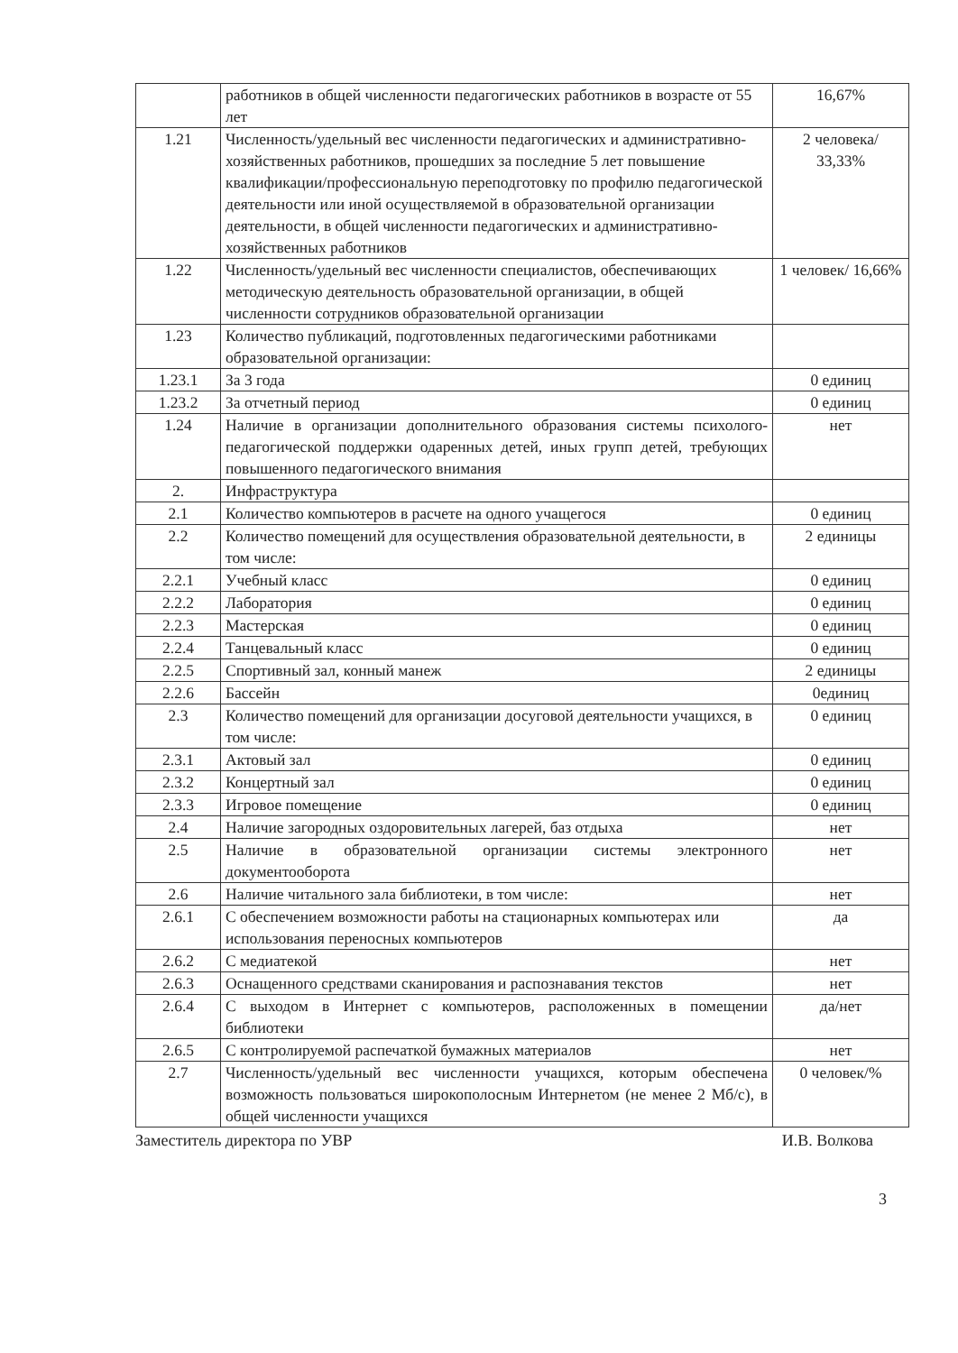| | работников в общей численности педагогических работников в возрасте от 55 лет | 16,67% |
| 1.21 | Численность/удельный вес численности педагогических и административно-хозяйственных работников, прошедших за последние 5 лет повышение квалификации/профессиональную переподготовку по профилю педагогической деятельности или иной осуществляемой в образовательной организации деятельности, в общей численности педагогических и административно-хозяйственных работников | 2 человека/ 33,33% |
| 1.22 | Численность/удельный вес численности специалистов, обеспечивающих методическую деятельность образовательной организации, в общей численности сотрудников образовательной организации | 1 человек/ 16,66% |
| 1.23 | Количество публикаций, подготовленных педагогическими работниками образовательной организации: | |
| 1.23.1 | За 3 года | 0 единиц |
| 1.23.2 | За отчетный период | 0 единиц |
| 1.24 | Наличие в организации дополнительного образования системы психолого-педагогической поддержки одаренных детей, иных групп детей, требующих повышенного педагогического внимания | нет |
| 2. | Инфраструктура | |
| 2.1 | Количество компьютеров в расчете на одного учащегося | 0 единиц |
| 2.2 | Количество помещений для осуществления образовательной деятельности, в том числе: | 2 единицы |
| 2.2.1 | Учебный класс | 0 единиц |
| 2.2.2 | Лаборатория | 0 единиц |
| 2.2.3 | Мастерская | 0 единиц |
| 2.2.4 | Танцевальный класс | 0 единиц |
| 2.2.5 | Спортивный зал, конный манеж | 2 единицы |
| 2.2.6 | Бассейн | 0единиц |
| 2.3 | Количество помещений для организации досуговой деятельности учащихся, в том числе: | 0 единиц |
| 2.3.1 | Актовый зал | 0 единиц |
| 2.3.2 | Концертный зал | 0 единиц |
| 2.3.3 | Игровое помещение | 0 единиц |
| 2.4 | Наличие загородных оздоровительных лагерей, баз отдыха | нет |
| 2.5 | Наличие в образовательной организации системы электронного документооборота | нет |
| 2.6 | Наличие читального зала библиотеки, в том числе: | нет |
| 2.6.1 | С обеспечением возможности работы на стационарных компьютерах или использования переносных компьютеров | да |
| 2.6.2 | С медиатекой | нет |
| 2.6.3 | Оснащенного средствами сканирования и распознавания текстов | нет |
| 2.6.4 | С выходом в Интернет с компьютеров, расположенных в помещении библиотеки | да/нет |
| 2.6.5 | С контролируемой распечаткой бумажных материалов | нет |
| 2.7 | Численность/удельный вес численности учащихся, которым обеспечена возможность пользоваться широкополосным Интернетом (не менее 2 Мб/с), в общей численности учащихся | 0 человек/% |
Заместитель директора по УВР И.В. Волкова
3